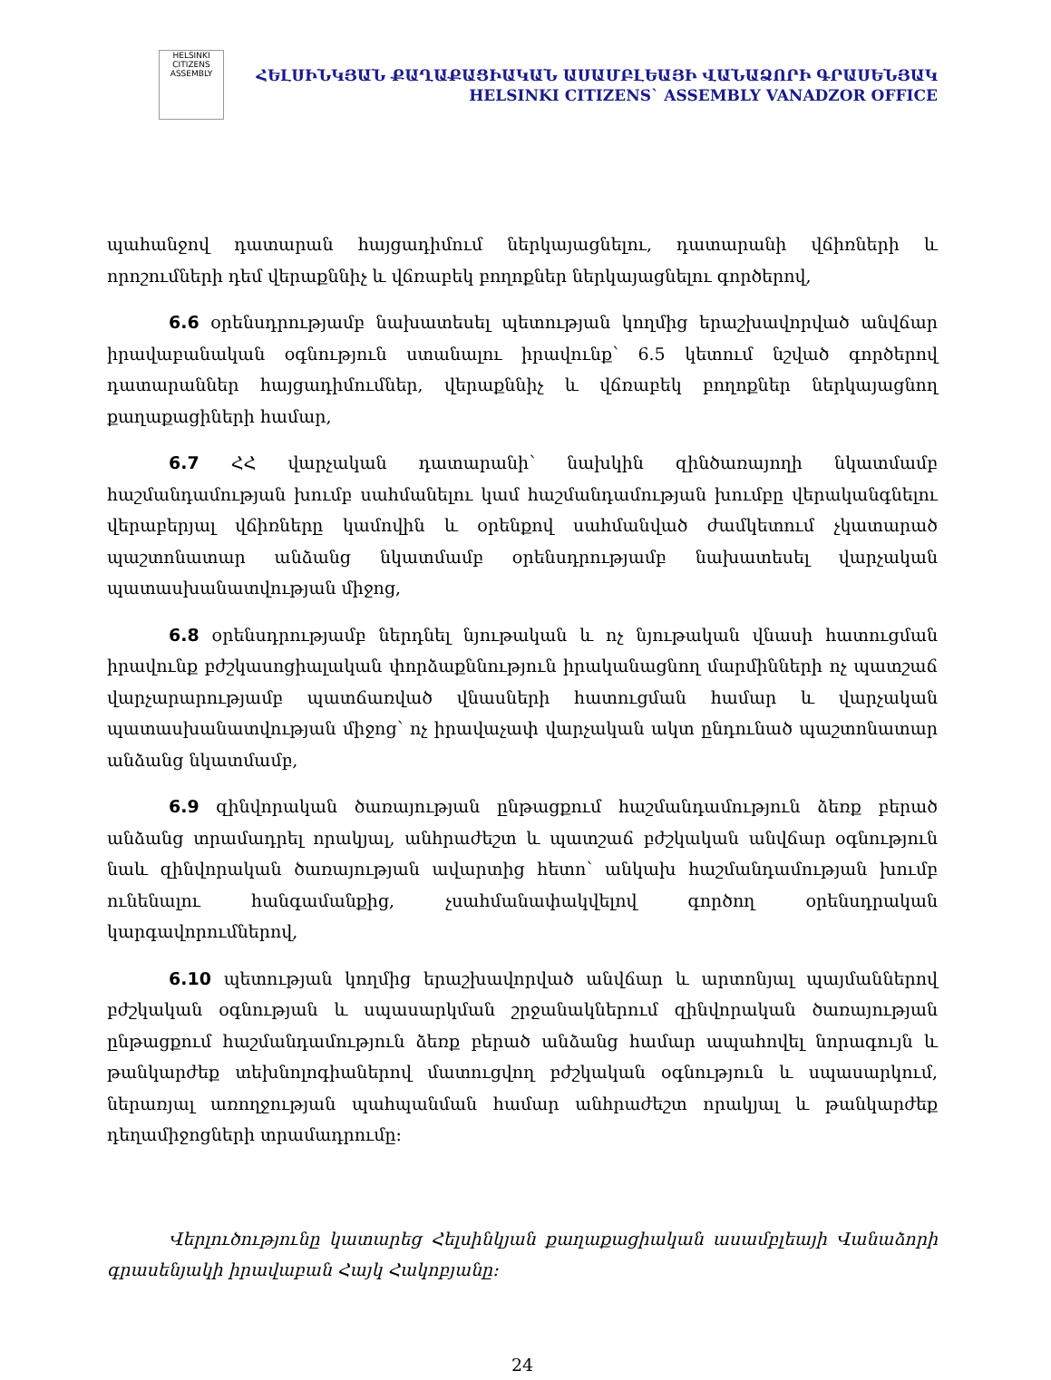HELSINKI CITIZENS ASSEMBLY
ՀԵԼՍԻՆԿՅԱՆ ՔԱՂԱՔԱՑԻԱԿԱՆ ԱՍԱՄԲԼԵԱՅԻ ՎԱՆԱՁՈՐԻ ԳՐԱՍԵՆՅԱԿ
HELSINKI CITIZENS` ASSEMBLY VANADZOR OFFICE
պահանջով դատարան հայցադիմում ներկայացնելու, դատարանի վճիռների և որոշումների դեմ վերաքննիչ և վճռաբեկ բողոքներ ներկայացնելու գործերով,
6.6 օրենսդրությամբ նախատեսել պետության կողմից երաշխավորված անվճար իրավաբանական օգնություն ստանալու իրավունք՝ 6.5 կետում նշված գործերով դատարաններ հայցադիմումներ, վերաքննիչ և վճռաբեկ բողոքներ ներկայացնող քաղաքացիների համար,
6.7 ՀՀ վարչական դատարանի՝ նախկին զինծառայողի նկատմամբ հաշմանդամության խումբ սահմանելու կամ հաշմանդամության խումբը վերականգնելու վերաբերյալ վճիռները կամովին և օրենքով սահմանված ժամկետում չկատարած պաշտոնատար անձանց նկատմամբ օրենսդրությամբ նախատեսել վարչական պատասխանատվության միջոց,
6.8 օրենսդրությամբ ներդնել նյութական և ոչ նյութական վնասի հատուցման իրավունք բժշկասոցիալական փորձաքննություն իրականացնող մարմինների ոչ պատշաճ վարչարարությամբ պատճառված վնասների հատուցման համար և վարչական պատասխանատվության միջոց՝ ոչ իրավաչափ վարչական ակտ ընդունած պաշտոնատար անձանց նկատմամբ,
6.9 զինվորական ծառայության ընթացքում հաշմանդամություն ձեռք բերած անձանց տրամադրել որակյալ, անհրաժեշտ և պատշաճ բժշկական անվճար օգնություն նաև զինվորական ծառայության ավարտից հետո՝ անկախ հաշմանդամության խումբ ունենալու հանգամանքից, չսահմանափակվելով գործող օրենսդրական կարգավորումներով,
6.10 պետության կողմից երաշխավորված անվճար և արտոնյալ պայմաններով բժշկական օգնության և սպասարկման շրջանակներում զինվորական ծառայության ընթացքում հաշմանդամություն ձեռք բերած անձանց համար ապահովել նորագույն և թանկարժեք տեխնոլոգիաներով մատուցվող բժշկական օգնություն և սպասարկում, ներառյալ առողջության պահպանման համար անհրաժեշտ որակյալ և թանկարժեք դեղամիջոցների տրամադրումը։
Վերլուծությունը կատարեց Հելսինկյան քաղաքացիական ասամբլեայի Վանաձորի գրասենյակի իրավաբան Հայկ Հակոբյանը։
24